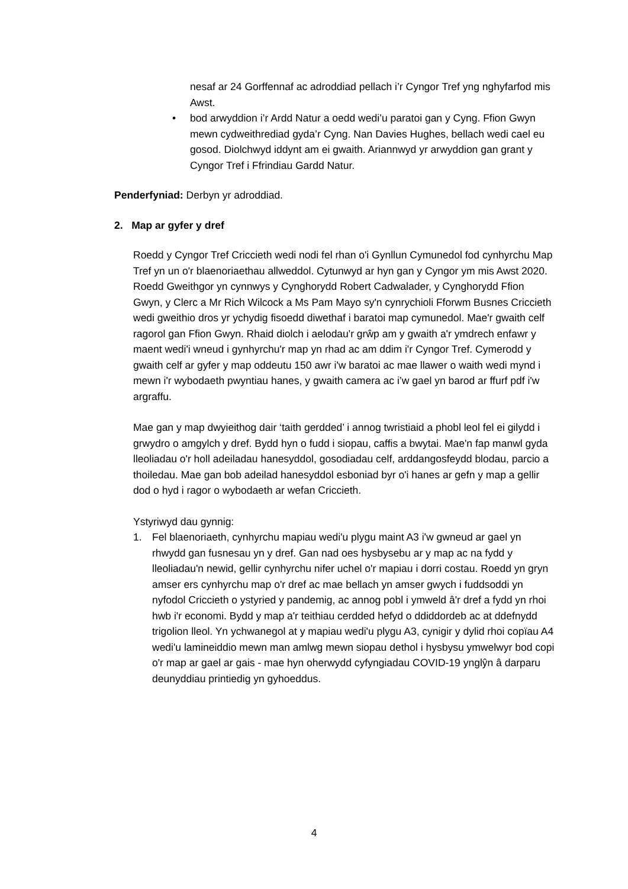nesaf ar 24 Gorffennaf ac adroddiad pellach i’r Cyngor Tref yng nghyfarfod mis Awst.
• bod arwyddion i’r Ardd Natur a oedd wedi’u paratoi gan y Cyng. Ffion Gwyn mewn cydweithrediad gyda’r Cyng. Nan Davies Hughes, bellach wedi cael eu gosod. Diolchwyd iddynt am ei gwaith. Ariannwyd yr arwyddion gan grant y Cyngor Tref i Ffrindiau Gardd Natur.
Penderfyniad: Derbyn yr adroddiad.
2. Map ar gyfer y dref
Roedd y Cyngor Tref Criccieth wedi nodi fel rhan o'i Gynllun Cymunedol fod cynhyrchu Map Tref yn un o'r blaenoriaethau allweddol. Cytunwyd ar hyn gan y Cyngor ym mis Awst 2020.
Roedd Gweithgor yn cynnwys y Cynghorydd Robert Cadwalader, y Cynghorydd Ffion Gwyn, y Clerc a Mr Rich Wilcock a Ms Pam Mayo sy'n cynrychioli Fforwm Busnes Criccieth wedi gweithio dros yr ychydig fisoedd diwethaf i baratoi map cymunedol. Mae'r gwaith celf ragorol gan Ffion Gwyn. Rhaid diolch i aelodau'r grŵp am y gwaith a'r ymdrech enfawr y maent wedi'i wneud i gynhyrchu'r map yn rhad ac am ddim i'r Cyngor Tref. Cymerodd y gwaith celf ar gyfer y map oddeutu 150 awr i'w baratoi ac mae llawer o waith wedi mynd i mewn i'r wybodaeth pwyntiau hanes, y gwaith camera ac i’w gael yn barod ar ffurf pdf i'w argraffu.
Mae gan y map dwyieithog dair ‘taith gerdded’ i annog twristiaid a phobl leol fel ei gilydd i grwydro o amgylch y dref. Bydd hyn o fudd i siopau, caffis a bwytai. Mae'n fap manwl gyda lleoliadau o'r holl adeiladau hanesyddol, gosodiadau celf, arddangosfeydd blodau, parcio a thoiledau. Mae gan bob adeilad hanesyddol esboniad byr o'i hanes ar gefn y map a gellir dod o hyd i ragor o wybodaeth ar wefan Criccieth.
Ystyriwyd dau gynnig:
1. Fel blaenoriaeth, cynhyrchu mapiau wedi'u plygu maint A3 i'w gwneud ar gael yn rhwydd gan fusnesau yn y dref. Gan nad oes hysbysebu ar y map ac na fydd y lleoliadau'n newid, gellir cynhyrchu nifer uchel o'r mapiau i dorri costau. Roedd yn gryn amser ers cynhyrchu map o'r dref ac mae bellach yn amser gwych i fuddsoddi yn nyfodol Criccieth o ystyried y pandemig, ac annog pobl i ymweld â'r dref a fydd yn rhoi hwb i'r economi. Bydd y map a'r teithiau cerdded hefyd o ddiddordeb ac at ddefnydd trigolion lleol. Yn ychwanegol at y mapiau wedi'u plygu A3, cynigir y dylid rhoi copïau A4 wedi'u lamineiddio mewn man amlwg mewn siopau dethol i hysbysu ymwelwyr bod copi o'r map ar gael ar gais - mae hyn oherwydd cyfyngiadau COVID-19 ynglŷn â darparu deunyddiau printiedig yn gyhoeddus.
4